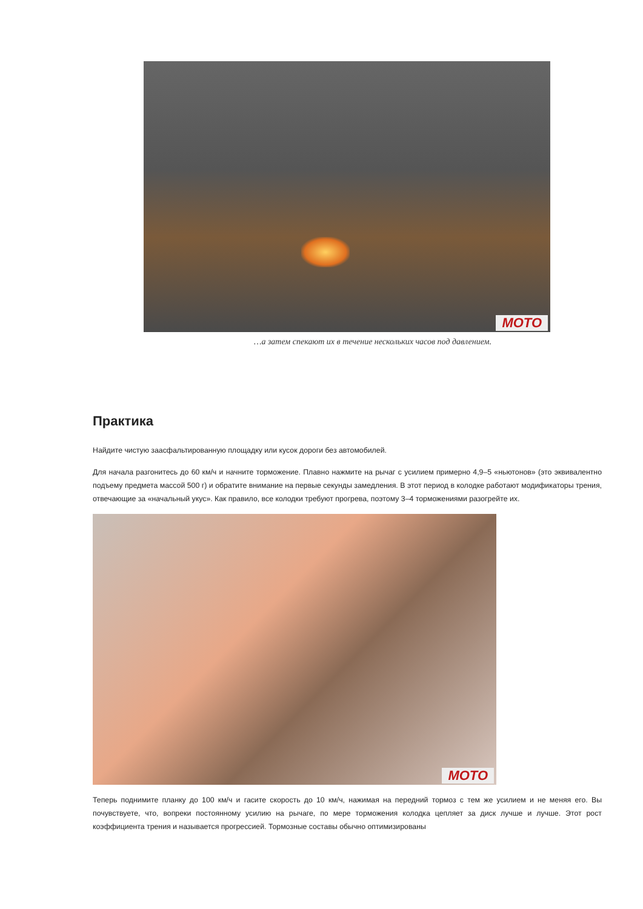MOTO
…а затем спекают их в течение нескольких часов под давлением.
Практика
Найдите чистую заасфальтированную площадку или кусок дороги без автомобилей.
Для начала разгонитесь до 60 км/ч и начните торможение. Плавно нажмите на рычаг с усилием примерно 4,9–5 «ньютонов» (это эквивалентно подъему предмета массой 500 г) и обратите внимание на первые секунды замедления. В этот период в колодке работают модификаторы трения, отвечающие за «начальный укус». Как правило, все колодки требуют прогрева, поэтому 3–4 торможениями разогрейте их.
MOTO
Теперь поднимите планку до 100 км/ч и гасите скорость до 10 км/ч, нажимая на передний тормоз с тем же усилием и не меняя его. Вы почувствуете, что, вопреки постоянному усилию на рычаге, по мере торможения колодка цепляет за диск лучше и лучше. Этот рост коэффициента трения и называется прогрессией. Тормозные составы обычно оптимизированы